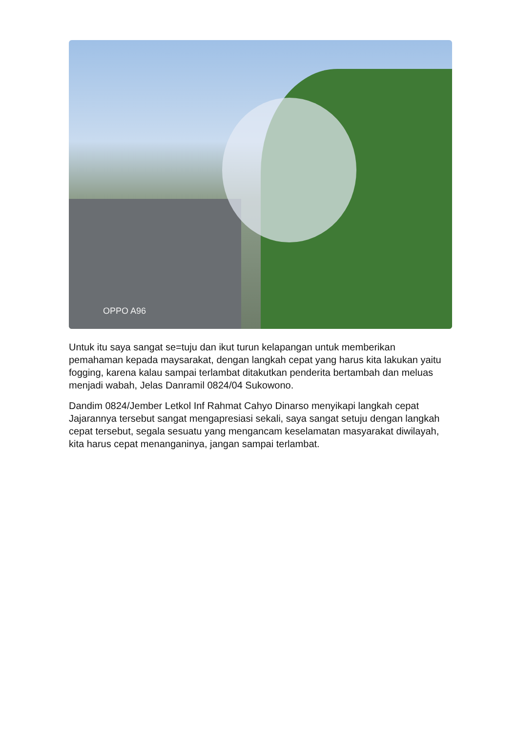OPPO A96
Untuk itu saya sangat se=tuju dan ikut turun kelapangan untuk memberikan pemahaman kepada maysarakat, dengan langkah cepat yang harus kita lakukan yaitu fogging, karena kalau sampai terlambat ditakutkan penderita bertambah dan meluas menjadi wabah, Jelas Danramil 0824/04 Sukowono.
Dandim 0824/Jember Letkol Inf Rahmat Cahyo Dinarso menyikapi langkah cepat Jajarannya tersebut sangat mengapresiasi sekali, saya sangat setuju dengan langkah cepat tersebut, segala sesuatu yang mengancam keselamatan masyarakat diwilayah, kita harus cepat menanganinya, jangan sampai terlambat.